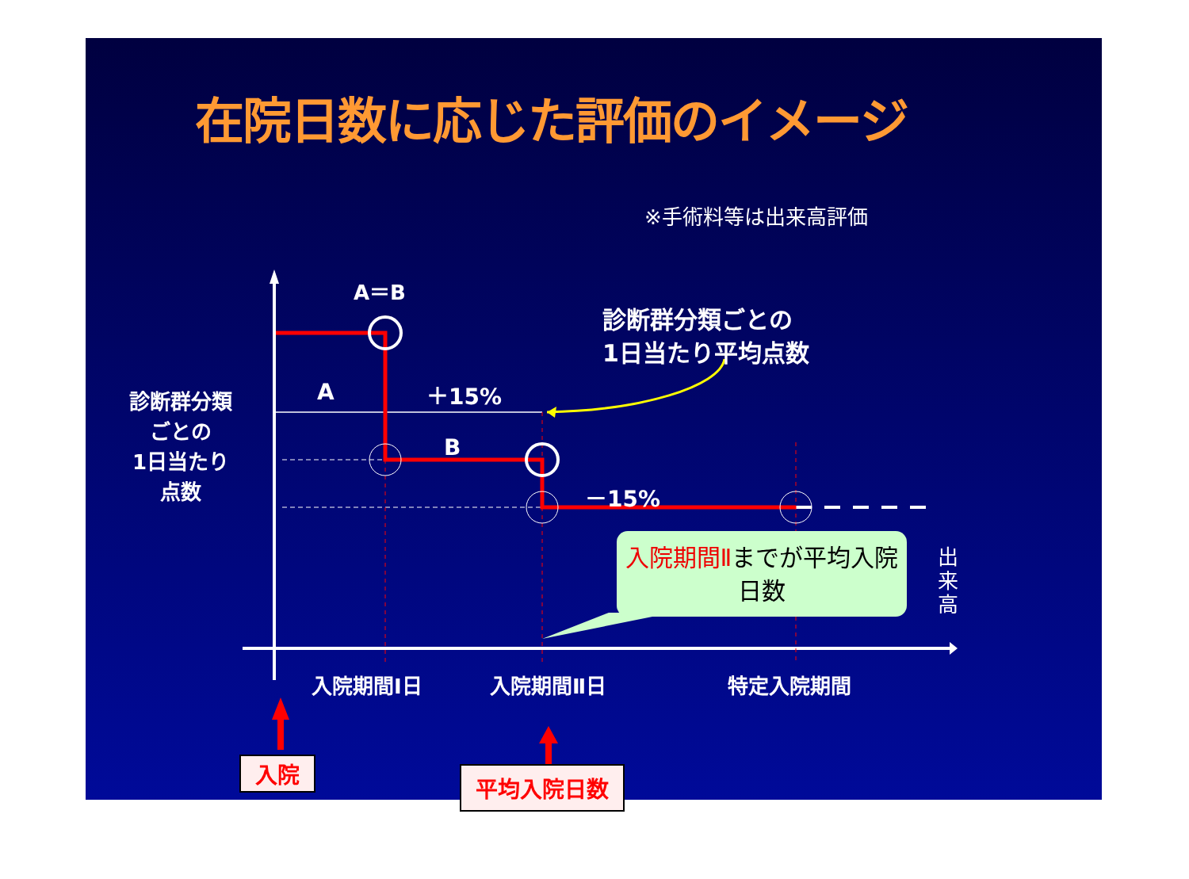在院日数に応じた評価のイメージ
※手術料等は出来高評価
A＝B
診断群分類ごとの
1日当たり平均点数
A ＋15%
B
－15%
診断群分類
ごとの
1日当たり
点数
入院期間Ⅱまでが平均入院日数
出来高
入院期間Ⅰ日 入院期間Ⅱ日 特定入院期間
入院 平均入院日数